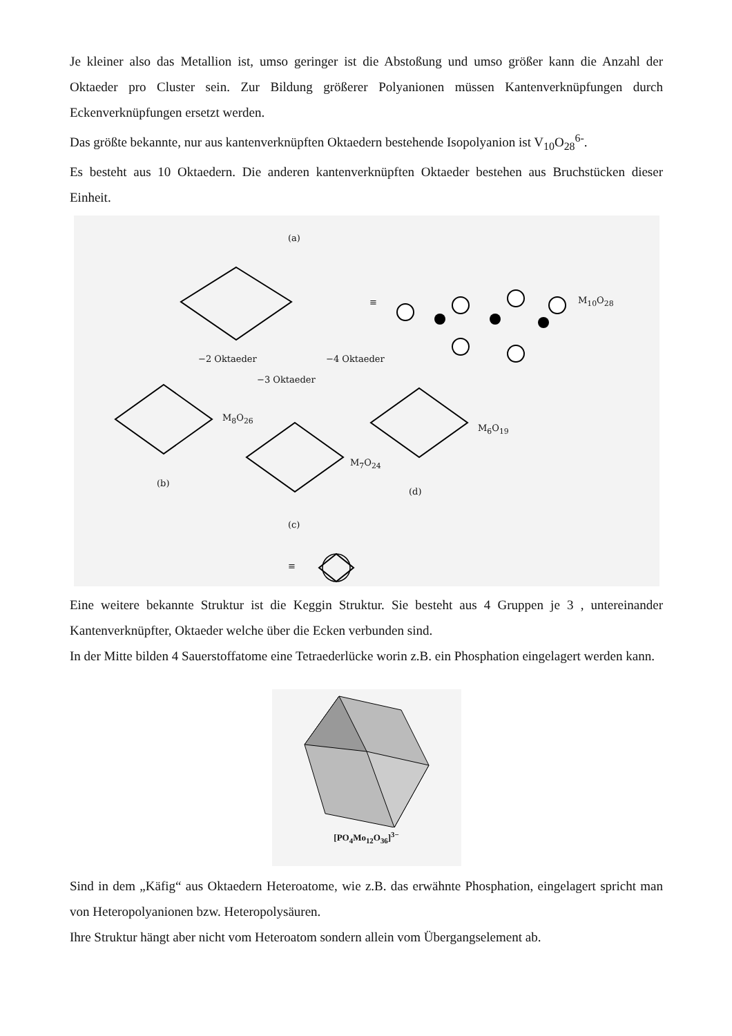Je kleiner also das Metallion ist, umso geringer ist die Abstoßung und umso größer kann die Anzahl der Oktaeder pro Cluster sein. Zur Bildung größerer Polyanionen müssen Kantenverknüpfungen durch Eckenverknüpfungen ersetzt werden.
Das größte bekannte, nur aus kantenverknüpften Oktaedern bestehende Isopolyanion ist V<sub>10</sub>O<sub>28</sub><sup>6-</sup>.
Es besteht aus 10 Oktaedern. Die anderen kantenverknüpften Oktaeder bestehen aus Bruchstücken dieser Einheit.
(a)
≡ M<sub>10</sub>O<sub>28</sub>
−2 Oktaeder −4 Oktaeder
−3 Oktaeder
M<sub>8</sub>O<sub>26</sub>
M<sub>7</sub>O<sub>24</sub>
M<sub>6</sub>O<sub>19</sub>
(b)
(d)
(c)
≡
Eine weitere bekannte Struktur ist die Keggin Struktur. Sie besteht aus 4 Gruppen je 3 , untereinander Kantenverknüpfter, Oktaeder welche über die Ecken verbunden sind.
In der Mitte bilden 4 Sauerstoffatome eine Tetraederlücke worin z.B. ein Phosphation eingelagert werden kann.
[PO<sub>4</sub>Mo<sub>12</sub>O<sub>36</sub>]<sup>3−</sup>
Sind in dem „Käfig“ aus Oktaedern Heteroatome, wie z.B. das erwähnte Phosphation, eingelagert spricht man von Heteropolyanionen bzw. Heteropolysäuren.
Ihre Struktur hängt aber nicht vom Heteroatom sondern allein vom Übergangselement ab.